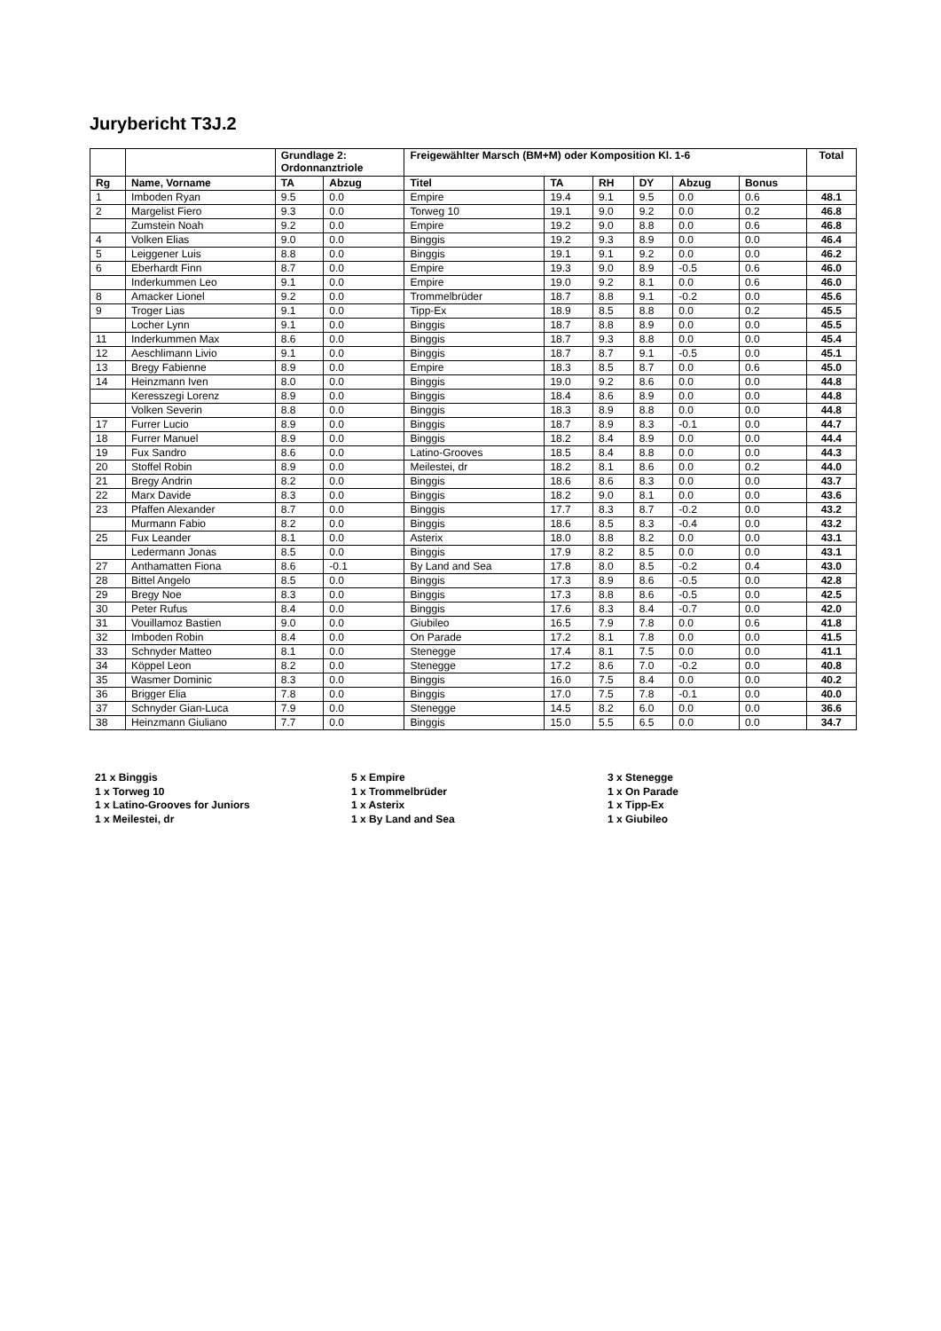Jurybericht T3J.2
| | | Grundlage 2: Ordonnanztriole | | Freigewählter Marsch (BM+M) oder Komposition Kl. 1-6 | | | | | | Total |
| --- | --- | --- | --- | --- | --- | --- | --- | --- | --- | --- |
| Rg | Name, Vorname | TA | Abzug | Titel | TA | RH | DY | Abzug | Bonus | |
| 1 | Imboden Ryan | 9.5 | 0.0 | Empire | 19.4 | 9.1 | 9.5 | 0.0 | 0.6 | 48.1 |
| 2 | Margelist Fiero | 9.3 | 0.0 | Torweg 10 | 19.1 | 9.0 | 9.2 | 0.0 | 0.2 | 46.8 |
| | Zumstein Noah | 9.2 | 0.0 | Empire | 19.2 | 9.0 | 8.8 | 0.0 | 0.6 | 46.8 |
| 4 | Volken Elias | 9.0 | 0.0 | Binggis | 19.2 | 9.3 | 8.9 | 0.0 | 0.0 | 46.4 |
| 5 | Leiggener Luis | 8.8 | 0.0 | Binggis | 19.1 | 9.1 | 9.2 | 0.0 | 0.0 | 46.2 |
| 6 | Eberhardt Finn | 8.7 | 0.0 | Empire | 19.3 | 9.0 | 8.9 | -0.5 | 0.6 | 46.0 |
| | Inderkummen Leo | 9.1 | 0.0 | Empire | 19.0 | 9.2 | 8.1 | 0.0 | 0.6 | 46.0 |
| 8 | Amacker Lionel | 9.2 | 0.0 | Trommelbrüder | 18.7 | 8.8 | 9.1 | -0.2 | 0.0 | 45.6 |
| 9 | Troger Lias | 9.1 | 0.0 | Tipp-Ex | 18.9 | 8.5 | 8.8 | 0.0 | 0.2 | 45.5 |
| | Locher Lynn | 9.1 | 0.0 | Binggis | 18.7 | 8.8 | 8.9 | 0.0 | 0.0 | 45.5 |
| 11 | Inderkummen Max | 8.6 | 0.0 | Binggis | 18.7 | 9.3 | 8.8 | 0.0 | 0.0 | 45.4 |
| 12 | Aeschlimann Livio | 9.1 | 0.0 | Binggis | 18.7 | 8.7 | 9.1 | -0.5 | 0.0 | 45.1 |
| 13 | Bregy Fabienne | 8.9 | 0.0 | Empire | 18.3 | 8.5 | 8.7 | 0.0 | 0.6 | 45.0 |
| 14 | Heinzmann Iven | 8.0 | 0.0 | Binggis | 19.0 | 9.2 | 8.6 | 0.0 | 0.0 | 44.8 |
| | Keresszegi Lorenz | 8.9 | 0.0 | Binggis | 18.4 | 8.6 | 8.9 | 0.0 | 0.0 | 44.8 |
| | Volken Severin | 8.8 | 0.0 | Binggis | 18.3 | 8.9 | 8.8 | 0.0 | 0.0 | 44.8 |
| 17 | Furrer Lucio | 8.9 | 0.0 | Binggis | 18.7 | 8.9 | 8.3 | -0.1 | 0.0 | 44.7 |
| 18 | Furrer Manuel | 8.9 | 0.0 | Binggis | 18.2 | 8.4 | 8.9 | 0.0 | 0.0 | 44.4 |
| 19 | Fux Sandro | 8.6 | 0.0 | Latino-Grooves | 18.5 | 8.4 | 8.8 | 0.0 | 0.0 | 44.3 |
| 20 | Stoffel Robin | 8.9 | 0.0 | Meilestei, dr | 18.2 | 8.1 | 8.6 | 0.0 | 0.2 | 44.0 |
| 21 | Bregy Andrin | 8.2 | 0.0 | Binggis | 18.6 | 8.6 | 8.3 | 0.0 | 0.0 | 43.7 |
| 22 | Marx Davide | 8.3 | 0.0 | Binggis | 18.2 | 9.0 | 8.1 | 0.0 | 0.0 | 43.6 |
| 23 | Pfaffen Alexander | 8.7 | 0.0 | Binggis | 17.7 | 8.3 | 8.7 | -0.2 | 0.0 | 43.2 |
| | Murmann Fabio | 8.2 | 0.0 | Binggis | 18.6 | 8.5 | 8.3 | -0.4 | 0.0 | 43.2 |
| 25 | Fux Leander | 8.1 | 0.0 | Asterix | 18.0 | 8.8 | 8.2 | 0.0 | 0.0 | 43.1 |
| | Ledermann Jonas | 8.5 | 0.0 | Binggis | 17.9 | 8.2 | 8.5 | 0.0 | 0.0 | 43.1 |
| 27 | Anthamatten Fiona | 8.6 | -0.1 | By Land and Sea | 17.8 | 8.0 | 8.5 | -0.2 | 0.4 | 43.0 |
| 28 | Bittel Angelo | 8.5 | 0.0 | Binggis | 17.3 | 8.9 | 8.6 | -0.5 | 0.0 | 42.8 |
| 29 | Bregy Noe | 8.3 | 0.0 | Binggis | 17.3 | 8.8 | 8.6 | -0.5 | 0.0 | 42.5 |
| 30 | Peter Rufus | 8.4 | 0.0 | Binggis | 17.6 | 8.3 | 8.4 | -0.7 | 0.0 | 42.0 |
| 31 | Vouillamoz Bastien | 9.0 | 0.0 | Giubileo | 16.5 | 7.9 | 7.8 | 0.0 | 0.6 | 41.8 |
| 32 | Imboden Robin | 8.4 | 0.0 | On Parade | 17.2 | 8.1 | 7.8 | 0.0 | 0.0 | 41.5 |
| 33 | Schnyder Matteo | 8.1 | 0.0 | Stenegge | 17.4 | 8.1 | 7.5 | 0.0 | 0.0 | 41.1 |
| 34 | Köppel Leon | 8.2 | 0.0 | Stenegge | 17.2 | 8.6 | 7.0 | -0.2 | 0.0 | 40.8 |
| 35 | Wasmer Dominic | 8.3 | 0.0 | Binggis | 16.0 | 7.5 | 8.4 | 0.0 | 0.0 | 40.2 |
| 36 | Brigger Elia | 7.8 | 0.0 | Binggis | 17.0 | 7.5 | 7.8 | -0.1 | 0.0 | 40.0 |
| 37 | Schnyder Gian-Luca | 7.9 | 0.0 | Stenegge | 14.5 | 8.2 | 6.0 | 0.0 | 0.0 | 36.6 |
| 38 | Heinzmann Giuliano | 7.7 | 0.0 | Binggis | 15.0 | 5.5 | 6.5 | 0.0 | 0.0 | 34.7 |
21 x Binggis
1 x Torweg 10
1 x Latino-Grooves for Juniors
1 x Meilestei, dr
5 x Empire
1 x Trommelbrüder
1 x Asterix
1 x By Land and Sea
3 x Stenegge
1 x On Parade
1 x Tipp-Ex
1 x Giubileo